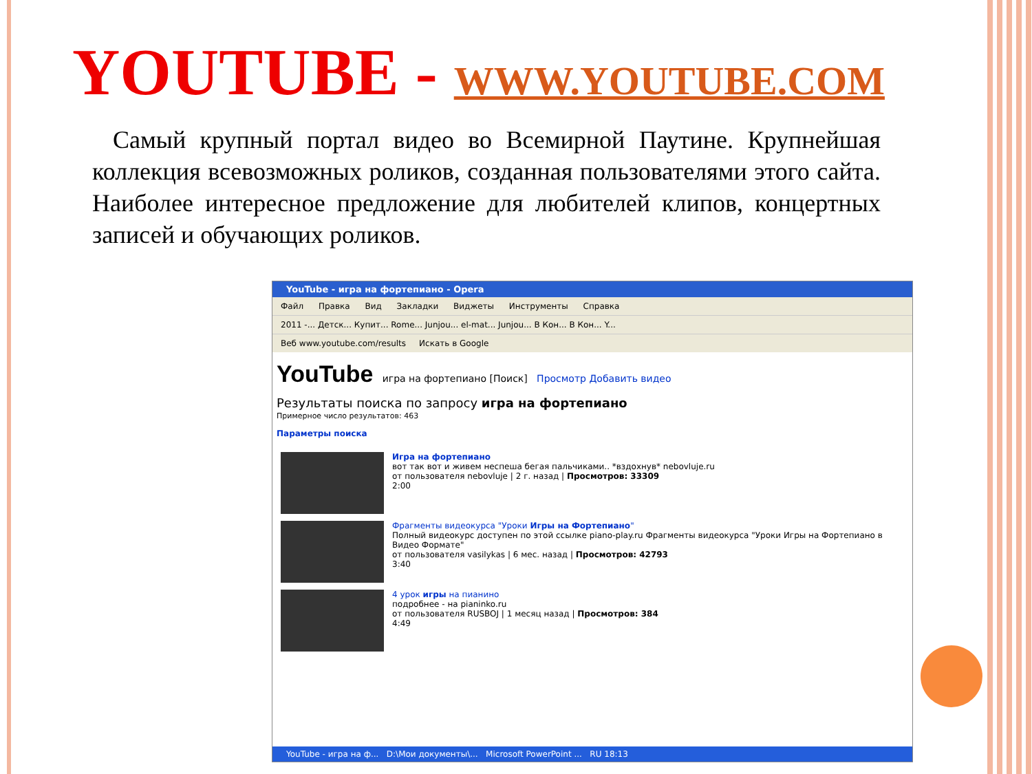YOUTUBE - WWW.YOUTUBE.COM
Самый крупный портал видео во Всемирной Паутине. Крупнейшая коллекция всевозможных роликов, созданная пользователями этого сайта. Наиболее интересное предложение для любителей клипов, концертных записей и обучающих роликов.
YouTube - игра на фортепиано - Opera
Файл Правка Вид Закладки Виджеты Инструменты Справка
2011 -... Детск... Купит... Rome... Junjou... el-mat... Junjou... В Кон... В Кон... Y...
Веб www.youtube.com/results Искать в Google
YouTube игра на фортепиано [Поиск] Просмотр Добавить видео
Результаты поиска по запросу игра на фортепиано
Примерное число результатов: 463
Параметры поиска
Игра на фортепиано
вот так вот и живем неспеша бегая пальчиками.. *вздохнув* nebovluje.ru
от пользователя nebovluje | 2 г. назад | Просмотров: 33309
2:00
Фрагменты видеокурса "Уроки Игры на Фортепиано"
Полный видеокурс доступен по этой ссылке piano-play.ru Фрагменты видеокурса "Уроки Игры на Фортепиано в Видео Формате"
от пользователя vasilykas | 6 мес. назад | Просмотров: 42793
3:40
4 урок игры на пианино
подробнее - на pianinko.ru
от пользователя RUSBOJ | 1 месяц назад | Просмотров: 384
4:49
YouTube - игра на ф... D:\Мои документы\... Microsoft PowerPoint ... RU 18:13